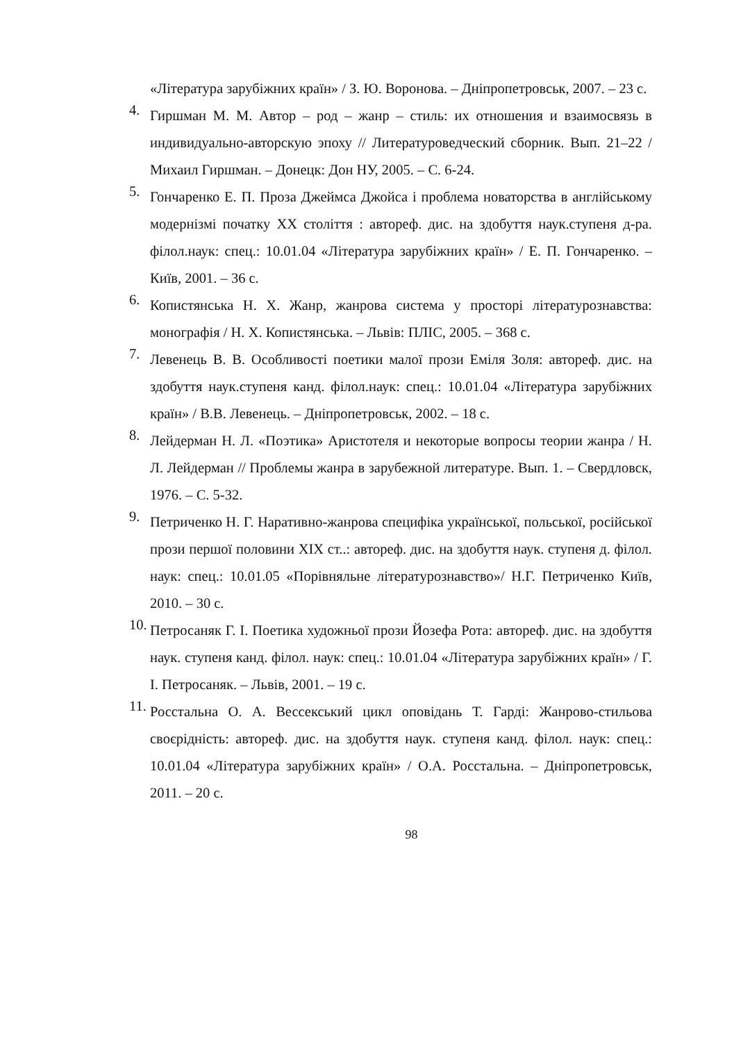«Література зарубіжних країн» / З. Ю. Воронова. – Дніпропетровськ, 2007. – 23 с.
4. Гиршман М. М. Автор – род – жанр – стиль: их отношения и взаимосвязь в индивидуально-авторскую эпоху // Литературоведческий сборник. Вып. 21–22 / Михаил Гиршман. – Донецк: Дон НУ, 2005. – С. 6-24.
5. Гончаренко Е. П. Проза Джеймса Джойса і проблема новаторства в англійському модернізмі початку ХХ століття : автореф. дис. на здобуття наук.ступеня д-ра. філол.наук: спец.: 10.01.04 «Література зарубіжних країн» / Е. П. Гончаренко. – Київ, 2001. – 36 с.
6. Копистянська Н. Х. Жанр, жанрова система у просторі літературознавства: монографія / Н. Х. Копистянська. – Львів: ПЛІС, 2005. – 368 с.
7. Левенець В. В. Особливості поетики малої прози Еміля Золя: автореф. дис. на здобуття наук.ступеня канд. філол.наук: спец.: 10.01.04 «Література зарубіжних країн» / В.В. Левенець. – Дніпропетровськ, 2002. – 18 с.
8. Лейдерман Н. Л. «Поэтика» Аристотеля и некоторые вопросы теории жанра / Н. Л. Лейдерман // Проблемы жанра в зарубежной литературе. Вып. 1. – Свердловск, 1976. – С. 5-32.
9. Петриченко Н. Г. Наративно-жанрова специфіка української, польської, російської прози першої половини ХІХ ст..: автореф. дис. на здобуття наук. ступеня д. філол. наук: спец.: 10.01.05 «Порівняльне літературознавство»/ Н.Г. Петриченко Київ, 2010. – 30 с.
10. Петросаняк Г. І. Поетика художньої прози Йозефа Рота: автореф. дис. на здобуття наук. ступеня канд. філол. наук: спец.: 10.01.04 «Література зарубіжних країн» / Г. І. Петросаняк. – Львів, 2001. – 19 с.
11. Росстальна О. А. Вессекський цикл оповідань Т. Гарді: Жанрово-стильова своєрідність: автореф. дис. на здобуття наук. ступеня канд. філол. наук: спец.: 10.01.04 «Література зарубіжних країн» / О.А. Росстальна. – Дніпропетровськ, 2011. – 20 с.
98